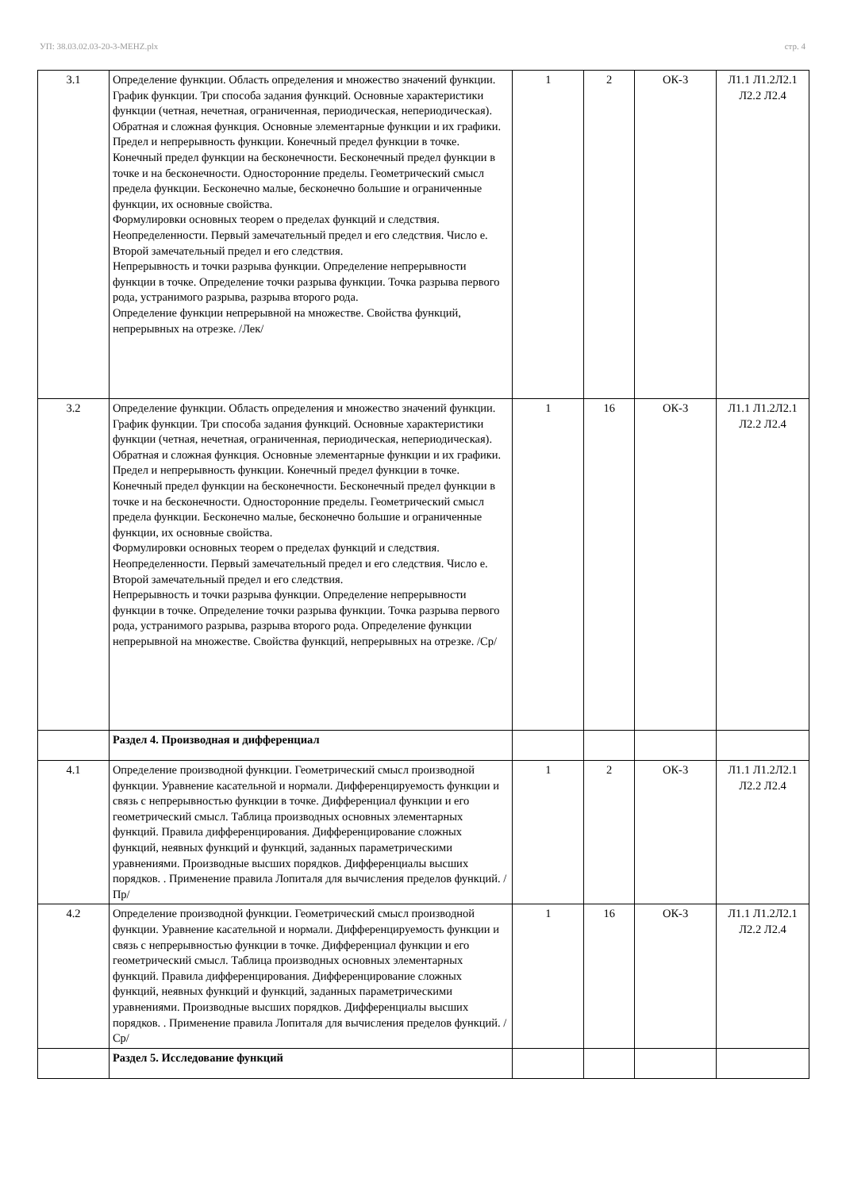УП: 38.03.02.03-20-3-МЕНZ.plx стр. 4
| 3.1 | Определение функции. Область определения и множество значений функции. График функции. Три способа задания функций. Основные характеристики функции (четная, нечетная, ограниченная, периодическая, непериодическая). Обратная и сложная функция. Основные элементарные функции и их графики. Предел и непрерывность функции. Конечный предел функции в точке. Конечный предел функции на бесконечности. Бесконечный предел функции в точке и на бесконечности. Односторонние пределы. Геометрический смысл предела функции. Бесконечно малые, бесконечно большие и ограниченные функции, их основные свойства. Формулировки основных теорем о пределах функций и следствия. Неопределенности. Первый замечательный предел и его следствия. Число е. Второй замечательный предел и его следствия. Непрерывность и точки разрыва функции. Определение непрерывности функции в точке. Определение точки разрыва функции. Точка разрыва первого рода, устранимого разрыва, разрыва второго рода. Определение функции непрерывной на множестве. Свойства функций, непрерывных на отрезке. /Лек/ | 1 | 2 | ОК-3 | Л1.1 Л1.2Л2.1 Л2.2 Л2.4 |
| 3.2 | Определение функции. Область определения и множество значений функции. График функции. Три способа задания функций. Основные характеристики функции (четная, нечетная, ограниченная, периодическая, непериодическая). Обратная и сложная функция. Основные элементарные функции и их графики. Предел и непрерывность функции. Конечный предел функции в точке. Конечный предел функции на бесконечности. Бесконечный предел функции в точке и на бесконечности. Односторонние пределы. Геометрический смысл предела функции. Бесконечно малые, бесконечно большие и ограниченные функции, их основные свойства. Формулировки основных теорем о пределах функций и следствия. Неопределенности. Первый замечательный предел и его следствия. Число е. Второй замечательный предел и его следствия. Непрерывность и точки разрыва функции. Определение непрерывности функции в точке. Определение точки разрыва функции. Точка разрыва первого рода, устранимого разрыва, разрыва второго рода. Определение функции непрерывной на множестве. Свойства функций, непрерывных на отрезке. /Ср/ | 1 | 16 | ОК-3 | Л1.1 Л1.2Л2.1 Л2.2 Л2.4 |
| | Раздел 4. Производная и дифференциал | | | | |
| 4.1 | Определение производной функции. Геометрический смысл производной функции. Уравнение касательной и нормали. Дифференцируемость функции и связь с непрерывностью функции в точке. Дифференциал функции и его геометрический смысл. Таблица производных основных элементарных функций. Правила дифференцирования. Дифференцирование сложных функций, неявных функций и функций, заданных параметрическими уравнениями. Производные высших порядков. Дифференциалы высших порядков. . Применение правила Лопиталя для вычисления пределов функций. /Пр/ | 1 | 2 | ОК-3 | Л1.1 Л1.2Л2.1 Л2.2 Л2.4 |
| 4.2 | Определение производной функции. Геометрический смысл производной функции. Уравнение касательной и нормали. Дифференцируемость функции и связь с непрерывностью функции в точке. Дифференциал функции и его геометрический смысл. Таблица производных основных элементарных функций. Правила дифференцирования. Дифференцирование сложных функций, неявных функций и функций, заданных параметрическими уравнениями. Производные высших порядков. Дифференциалы высших порядков. . Применение правила Лопиталя для вычисления пределов функций. /Ср/ | 1 | 16 | ОК-3 | Л1.1 Л1.2Л2.1 Л2.2 Л2.4 |
| | Раздел 5. Исследование функций | | | | |